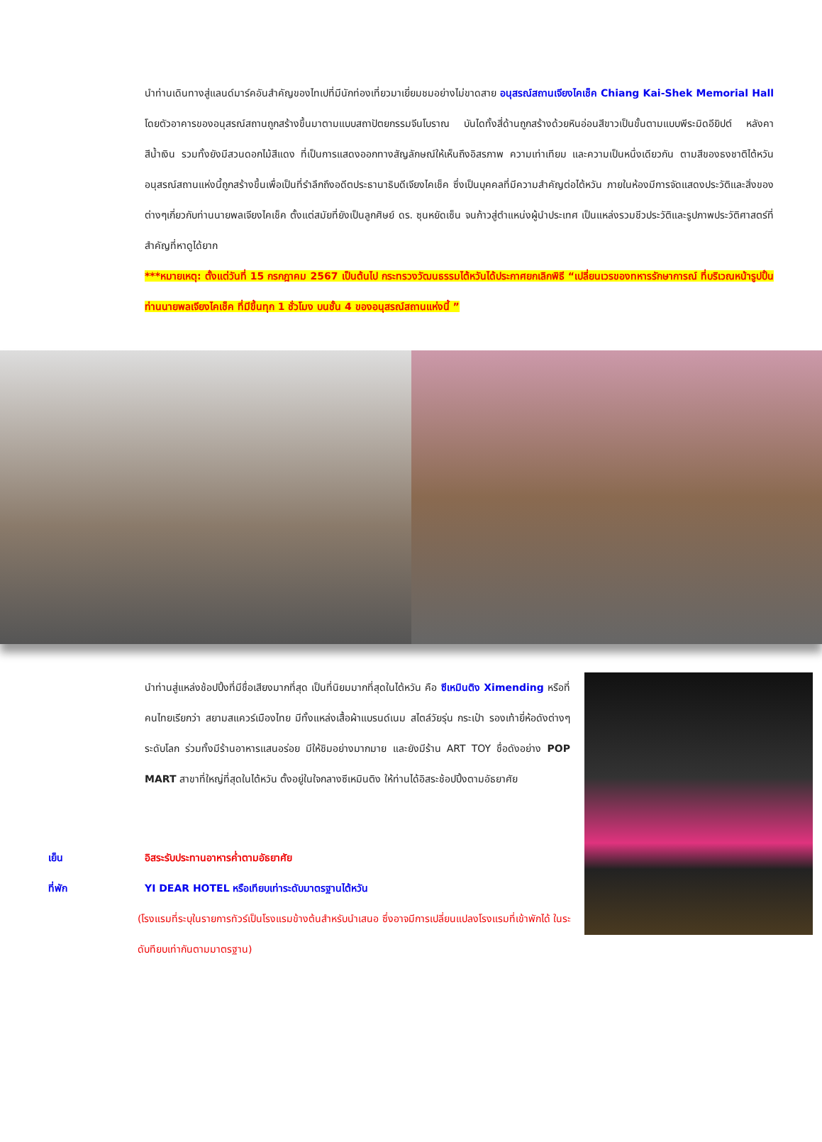นำท่านเดินทางสู่แลนด์มาร์คอันสำคัญของไทเปที่มีนักท่องเที่ยวมาเยี่ยมชมอย่างไม่ขาดสาย อนุสรณ์สถานเจียงไคเช็ค Chiang Kai-Shek Memorial Hall โดยตัวอาคารของอนุสรณ์สถานถูกสร้างขึ้นมาตามแบบสถาปัตยกรรมจีนโบราณ บันไดทั้งสี่ด้านถูกสร้างด้วยหินอ่อนสีขาวเป็นขั้นตามแบบพีระมิดอียิปต์ หลังคาสีน้ำเงิน รวมทั้งยังมีสวนดอกไม้สีแดง ที่เป็นการแสดงออกทางสัญลักษณ์ให้เห็นถึงอิสรภาพ ความเท่าเทียม และความเป็นหนึ่งเดียวกัน ตามสีของธงชาติไต้หวัน อนุสรณ์สถานแห่งนี้ถูกสร้างขึ้นเพื่อเป็นที่รำลึกถึงอดีตประธานาธิบดีเจียงไคเช็ค ซึ่งเป็นบุคคลที่มีความสำคัญต่อไต้หวัน ภายในห้องมีการจัดแสดงประวัติและสิ่งของต่างๆเกี่ยวกับท่านนายพลเจียงไคเช็ค ตั้งแต่สมัยที่ยังเป็นลูกศิษย์ ดร. ซุนหยัดเซ็น จนก้าวสู่ตำแหน่งผู้นำประเทศ เป็นแหล่งรวมชีวประวัติและรูปภาพประวัติศาสตร์ที่สำคัญที่หาดูได้ยาก
***หมายเหตุ: ตั้งแต่วันที่ 15 กรกฎาคม 2567 เป็นต้นไป กระทรวงวัฒนธรรมไต้หวันได้ประกาศยกเลิกพิธี “เปลี่ยนเวรของทหารรักษาการณ์ ที่บริเวณหน้ารูปปั้นท่านนายพลเจียงไคเช็ค ที่มีขึ้นทุก 1 ชั่วโมง บนชั้น 4 ของอนุสรณ์สถานแห่งนี้ ”
นำท่านสู่แหล่งช้อปปิ้งที่มีชื่อเสียงมากที่สุด เป็นที่นิยมมากที่สุดในไต้หวัน คือ ซีเหมินติง Ximending หรือที่คนไทยเรียกว่า สยามสแควร์เมืองไทย มีทั้งแหล่งเสื้อผ้าแบรนด์เนม สไตล์วัยรุ่น กระเป๋า รองเท้ายี่ห้อดังต่างๆ ระดับโลก ร่วมทั้งมีร้านอาหารแสนอร่อย มีให้ชิมอย่างมากมาย และยังมีร้าน ART TOY ชื่อดังอย่าง POP MART สาขาที่ใหญ่ที่สุดในไต้หวัน ตั้งอยู่ในใจกลางซีเหมินติง ให้ท่านได้อิสระช้อปปิ้งตามอัธยาศัย
เย็น อิสระรับประทานอาหารค่ำตามอัธยาศัย
ที่พัก YI DEAR HOTEL หรือเทียบเท่าระดับมาตรฐานไต้หวัน
(โรงแรมที่ระบุในรายการทัวร์เป็นโรงแรมข้างต้นสำหรับนำเสนอ ซึ่งอาจมีการเปลี่ยนแปลงโรงแรมที่เข้าพักได้ ในระดับทียบเท่ากันตามมาตรฐาน)